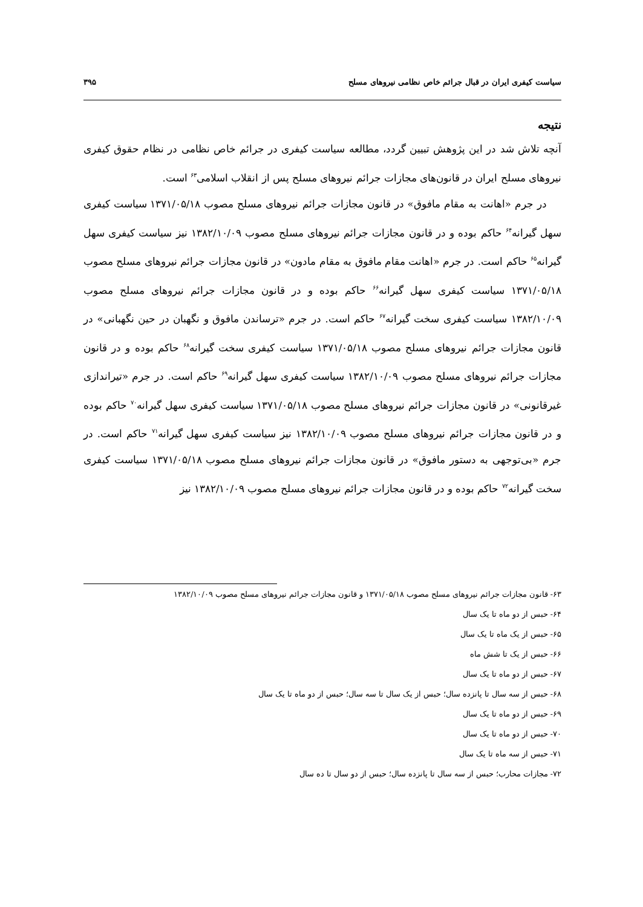سیاست کیفری ایران در قبال جرائم خاص نظامی نیروهای مسلح ۳۹۵
نتیجه
آنچه تلاش شد در این پژوهش تبیین گردد، مطالعه سیاست کیفری در جرائم خاص نظامی در نظام حقوق کیفری نیروهای مسلح ایران در قانون‌های مجازات جرائم نیروهای مسلح پس از انقلاب اسلامی<sup>۶۳</sup> است.
در جرم «اهانت به مقام مافوق» در قانون مجازات جرائم نیروهای مسلح مصوب ۱۳۷۱/۰۵/۱۸ سیاست کیفری سهل گیرانه<sup>۶۴</sup> حاکم بوده و در قانون مجازات جرائم نیروهای مسلح مصوب ۱۳۸۲/۱۰/۰۹ نیز سیاست کیفری سهل گیرانه<sup>۶۵</sup> حاکم است. در جرم «اهانت مقام مافوق به مقام مادون» در قانون مجازات جرائم نیروهای مسلح مصوب ۱۳۷۱/۰۵/۱۸ سیاست کیفری سهل گیرانه<sup>۶۶</sup> حاکم بوده و در قانون مجازات جرائم نیروهای مسلح مصوب ۱۳۸۲/۱۰/۰۹ سیاست کیفری سخت گیرانه<sup>۶۷</sup> حاکم است. در جرم «ترساندن مافوق و نگهبان در حین نگهبانی» در قانون مجازات جرائم نیروهای مسلح مصوب ۱۳۷۱/۰۵/۱۸ سیاست کیفری سخت گیرانه<sup>۶۸</sup> حاکم بوده و در قانون مجازات جرائم نیروهای مسلح مصوب ۱۳۸۲/۱۰/۰۹ سیاست کیفری سهل گیرانه<sup>۶۹</sup> حاکم است. در جرم «تیراندازی غیرقانونی» در قانون مجازات جرائم نیروهای مسلح مصوب ۱۳۷۱/۰۵/۱۸ سیاست کیفری سهل گیرانه<sup>۷۰</sup> حاکم بوده و در قانون مجازات جرائم نیروهای مسلح مصوب ۱۳۸۲/۱۰/۰۹ نیز سیاست کیفری سهل گیرانه<sup>۷۱</sup> حاکم است. در جرم «بی‌توجهی به دستور مافوق» در قانون مجازات جرائم نیروهای مسلح مصوب ۱۳۷۱/۰۵/۱۸ سیاست کیفری سخت گیرانه<sup>۷۲</sup> حاکم بوده و در قانون مجازات جرائم نیروهای مسلح مصوب ۱۳۸۲/۱۰/۰۹ نیز
۶۳- قانون مجازات جرائم نیروهای مسلح مصوب ۱۳۷۱/۰۵/۱۸ و قانون مجازات جرائم نیروهای مسلح مصوب ۱۳۸۲/۱۰/۰۹
۶۴- حبس از دو ماه تا یک سال
۶۵- حبس از یک ماه تا یک سال
۶۶- حبس از یک تا شش ماه
۶۷- حبس از دو ماه تا یک سال
۶۸- حبس از سه سال تا پانزده سال؛ حبس از یک سال تا سه سال؛ حبس از دو ماه تا یک سال
۶۹- حبس از دو ماه تا یک سال
۷۰- حبس از دو ماه تا یک سال
۷۱- حبس از سه ماه تا یک سال
۷۲- مجازات محارب؛ حبس از سه سال تا پانزده سال؛ حبس از دو سال تا ده سال